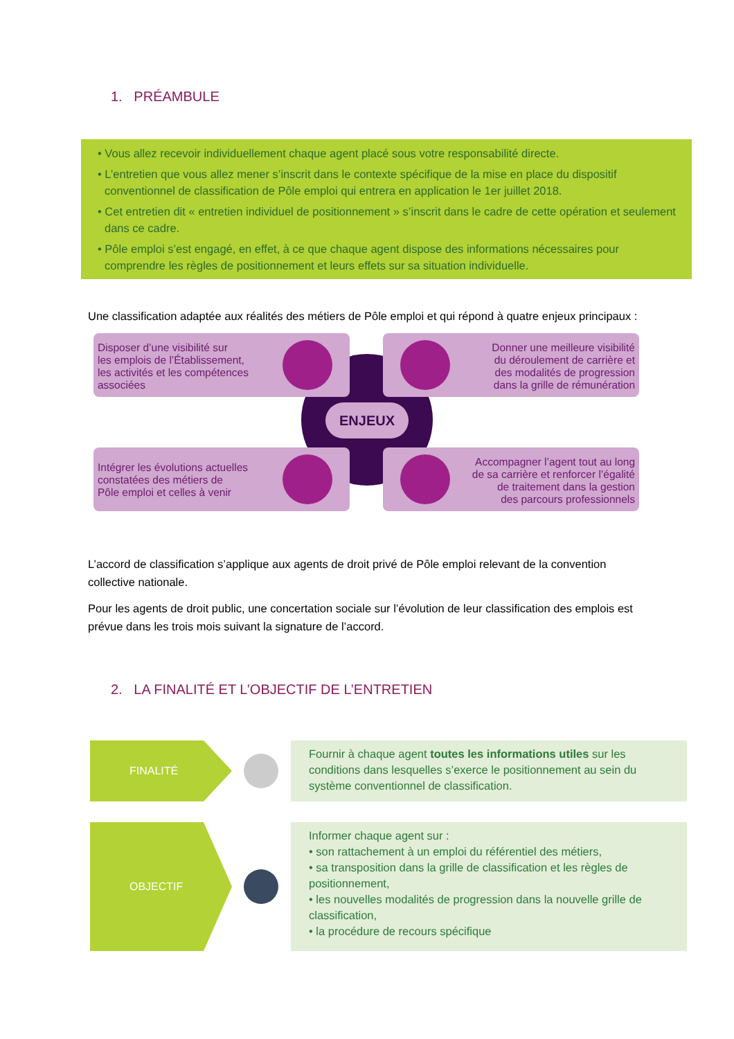1. PRÉAMBULE
• Vous allez recevoir individuellement chaque agent placé sous votre responsabilité directe.
• L’entretien que vous allez mener s’inscrit dans le contexte spécifique de la mise en place du dispositif conventionnel de classification de Pôle emploi qui entrera en application le 1er juillet 2018.
• Cet entretien dit « entretien individuel de positionnement » s’inscrit dans le cadre de cette opération et seulement dans ce cadre.
• Pôle emploi s’est engagé, en effet, à ce que chaque agent dispose des informations nécessaires pour comprendre les règles de positionnement et leurs effets sur sa situation individuelle.
Une classification adaptée aux réalités des métiers de Pôle emploi et qui répond à quatre enjeux principaux :
Disposer d’une visibilité sur
les emplois de l’Établissement,
les activités et les compétences
associées
Donner une meilleure visibilité
du déroulement de carrière et
des modalités de progression
dans la grille de rémunération
ENJEUX
Intégrer les évolutions actuelles
constatées des métiers de
Pôle emploi et celles à venir
Accompagner l’agent tout au long
de sa carrière et renforcer l’égalité
de traitement dans la gestion
des parcours professionnels
L’accord de classification s’applique aux agents de droit privé de Pôle emploi relevant de la convention collective nationale.
Pour les agents de droit public, une concertation sociale sur l’évolution de leur classification des emplois est prévue dans les trois mois suivant la signature de l’accord.
2. LA FINALITÉ ET L’OBJECTIF DE L’ENTRETIEN
FINALITÉ
Fournir à chaque agent toutes les informations utiles sur les conditions dans lesquelles s’exerce le positionnement au sein du système conventionnel de classification.
OBJECTIF
Informer chaque agent sur :
• son rattachement à un emploi du référentiel des métiers,
• sa transposition dans la grille de classification et les règles de positionnement,
• les nouvelles modalités de progression dans la nouvelle grille de classification,
• la procédure de recours spécifique